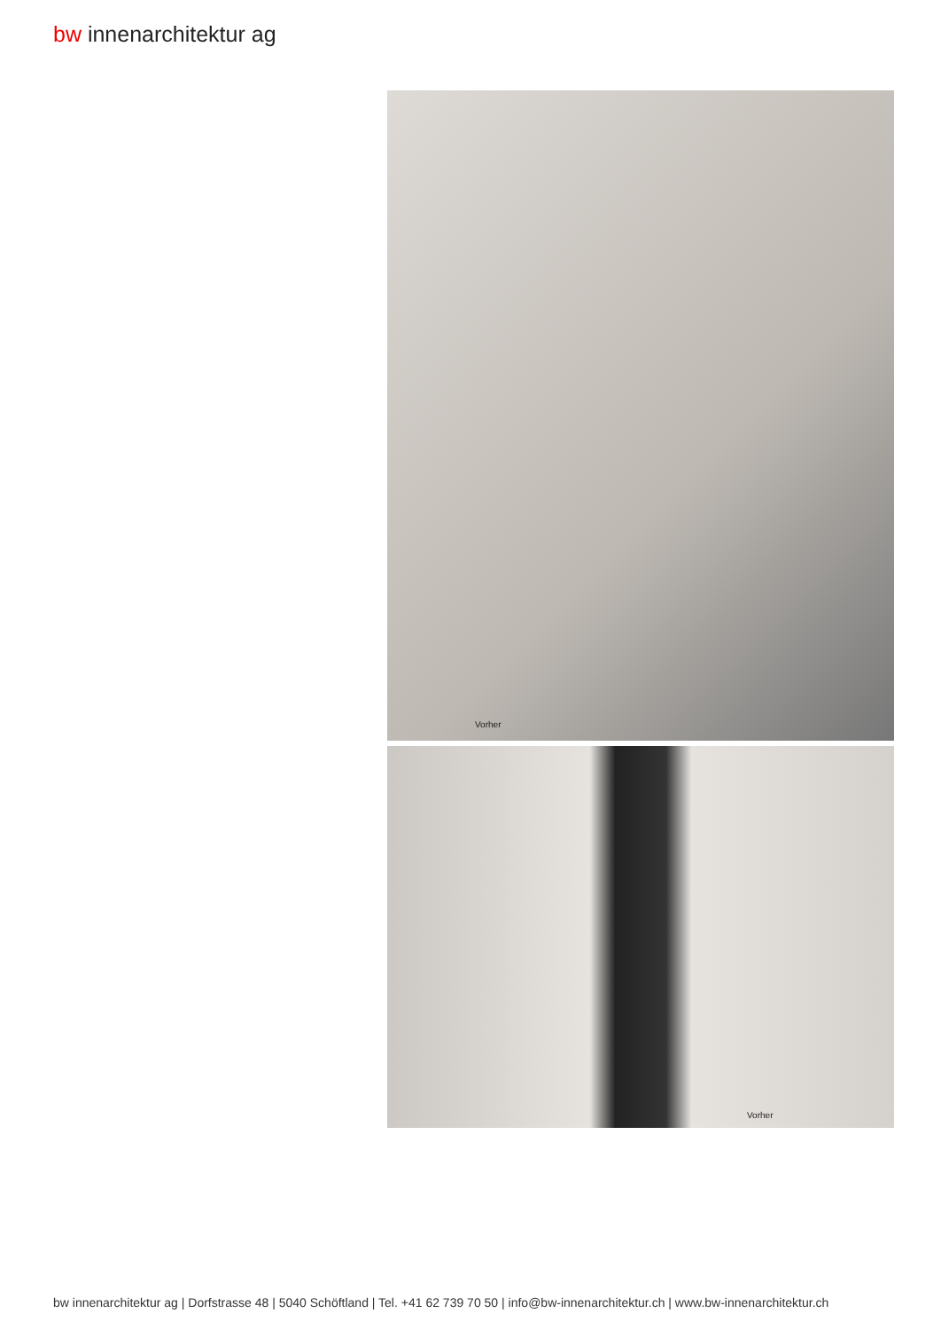bw innenarchitektur ag
Vorher
Vorher
bw innenarchitektur ag | Dorfstrasse 48 | 5040 Schöftland | Tel. +41 62 739 70 50 | info@bw-innenarchitektur.ch | www.bw-innenarchitektur.ch